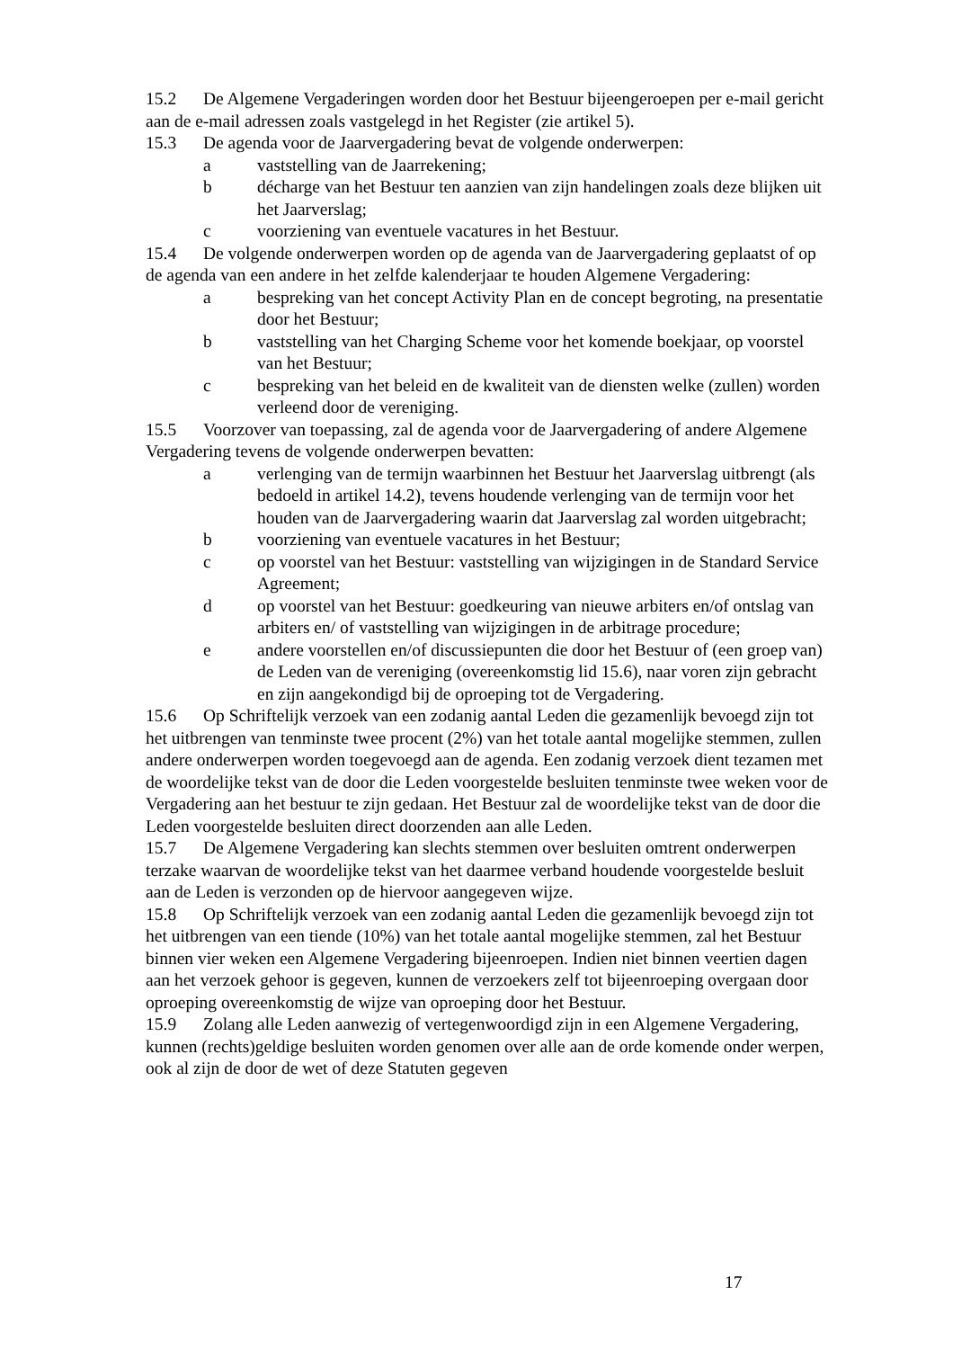15.2 De Algemene Vergaderingen worden door het Bestuur bijeengeroepen per e-mail gericht aan de e-mail adressen zoals vastgelegd in het Register (zie artikel 5).
15.3 De agenda voor de Jaarvergadering bevat de volgende onderwerpen:
a vaststelling van de Jaarrekening;
b décharge van het Bestuur ten aanzien van zijn handelingen zoals deze blijken uit het Jaarverslag;
c voorziening van eventuele vacatures in het Bestuur.
15.4 De volgende onderwerpen worden op de agenda van de Jaarvergadering geplaatst of op de agenda van een andere in het zelfde kalenderjaar te houden Algemene Vergadering:
a bespreking van het concept Activity Plan en de concept begroting, na presentatie door het Bestuur;
b vaststelling van het Charging Scheme voor het komende boekjaar, op voorstel van het Bestuur;
c bespreking van het beleid en de kwaliteit van de diensten welke (zullen) worden verleend door de vereniging.
15.5 Voorzover van toepassing, zal de agenda voor de Jaarvergadering of andere Algemene Vergadering tevens de volgende onderwerpen bevatten:
a verlenging van de termijn waarbinnen het Bestuur het Jaarverslag uitbrengt (als bedoeld in artikel 14.2), tevens houdende verlenging van de termijn voor het houden van de Jaarvergadering waarin dat Jaarverslag zal worden uitgebracht;
b voorziening van eventuele vacatures in het Bestuur;
c op voorstel van het Bestuur: vaststelling van wijzigingen in de Standard Service Agreement;
d op voorstel van het Bestuur: goedkeuring van nieuwe arbiters en/of ontslag van arbiters en/ of vaststelling van wijzigingen in de arbitrage procedure;
e andere voorstellen en/of discussiepunten die door het Bestuur of (een groep van) de Leden van de vereniging (overeenkomstig lid 15.6), naar voren zijn gebracht en zijn aangekondigd bij de oproeping tot de Vergadering.
15.6 Op Schriftelijk verzoek van een zodanig aantal Leden die gezamenlijk bevoegd zijn tot het uitbrengen van tenminste twee procent (2%) van het totale aantal mogelijke stemmen, zullen andere onderwerpen worden toegevoegd aan de agenda. Een zodanig verzoek dient tezamen met de woordelijke tekst van de door die Leden voorgestelde besluiten tenminste twee weken voor de Vergadering aan het bestuur te zijn gedaan. Het Bestuur zal de woordelijke tekst van de door die Leden voorgestelde besluiten direct doorzenden aan alle Leden.
15.7 De Algemene Vergadering kan slechts stemmen over besluiten omtrent onderwerpen terzake waarvan de woordelijke tekst van het daarmee verband houdende voorgestelde besluit aan de Leden is verzonden op de hiervoor aangegeven wijze.
15.8 Op Schriftelijk verzoek van een zodanig aantal Leden die gezamenlijk bevoegd zijn tot het uitbrengen van een tiende (10%) van het totale aantal mogelijke stemmen, zal het Bestuur binnen vier weken een Algemene Vergadering bijeenroepen. Indien niet binnen veertien dagen aan het verzoek gehoor is gegeven, kunnen de verzoekers zelf tot bijeenroeping overgaan door oproeping overeenkomstig de wijze van oproeping door het Bestuur.
15.9 Zolang alle Leden aanwezig of vertegenwoordigd zijn in een Algemene Vergadering, kunnen (rechts)geldige besluiten worden genomen over alle aan de orde komende onder werpen, ook al zijn de door de wet of deze Statuten gegeven
17